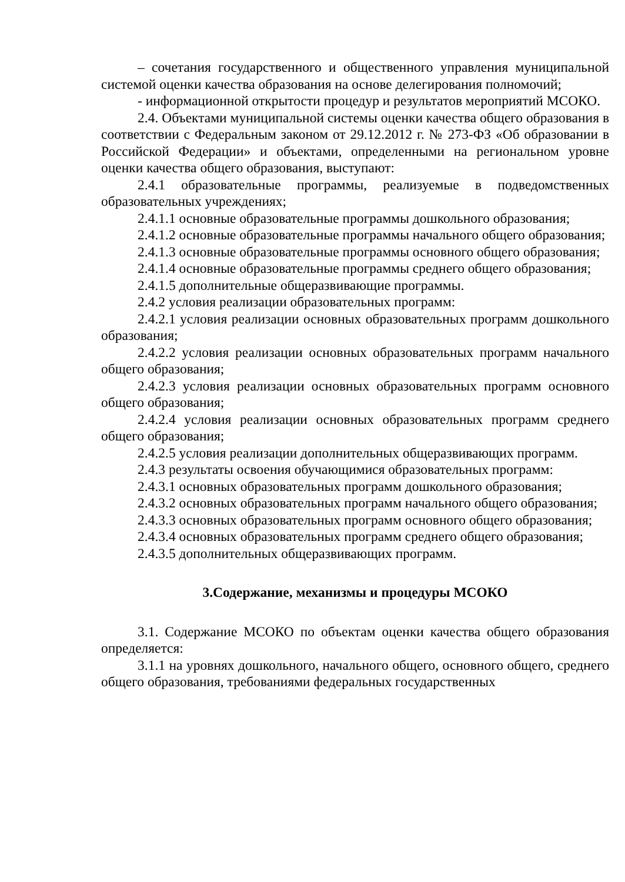– сочетания государственного и общественного управления муниципальной системой оценки качества образования на основе делегирования полномочий;
- информационной открытости процедур и результатов мероприятий МСОКО.
2.4. Объектами муниципальной системы оценки качества общего образования в соответствии с Федеральным законом от 29.12.2012 г. № 273-ФЗ «Об образовании в Российской Федерации» и объектами, определенными на региональном уровне оценки качества общего образования, выступают:
2.4.1 образовательные программы, реализуемые в подведомственных образовательных учреждениях;
2.4.1.1 основные образовательные программы дошкольного образования;
2.4.1.2 основные образовательные программы начального общего образования;
2.4.1.3 основные образовательные программы основного общего образования;
2.4.1.4 основные образовательные программы среднего общего образования;
2.4.1.5 дополнительные общеразвивающие программы.
2.4.2 условия реализации образовательных программ:
2.4.2.1 условия реализации основных образовательных программ дошкольного образования;
2.4.2.2 условия реализации основных образовательных программ начального общего образования;
2.4.2.3 условия реализации основных образовательных программ основного общего образования;
2.4.2.4 условия реализации основных образовательных программ среднего общего образования;
2.4.2.5 условия реализации дополнительных общеразвивающих программ.
2.4.3 результаты освоения обучающимися образовательных программ:
2.4.3.1 основных образовательных программ дошкольного образования;
2.4.3.2 основных образовательных программ начального общего образования;
2.4.3.3 основных образовательных программ основного общего образования;
2.4.3.4 основных образовательных программ среднего общего образования;
2.4.3.5 дополнительных общеразвивающих программ.
3.Содержание, механизмы и процедуры МСОКО
3.1. Содержание МСОКО по объектам оценки качества общего образования определяется:
3.1.1 на уровнях дошкольного, начального общего, основного общего, среднего общего образования, требованиями федеральных государственных